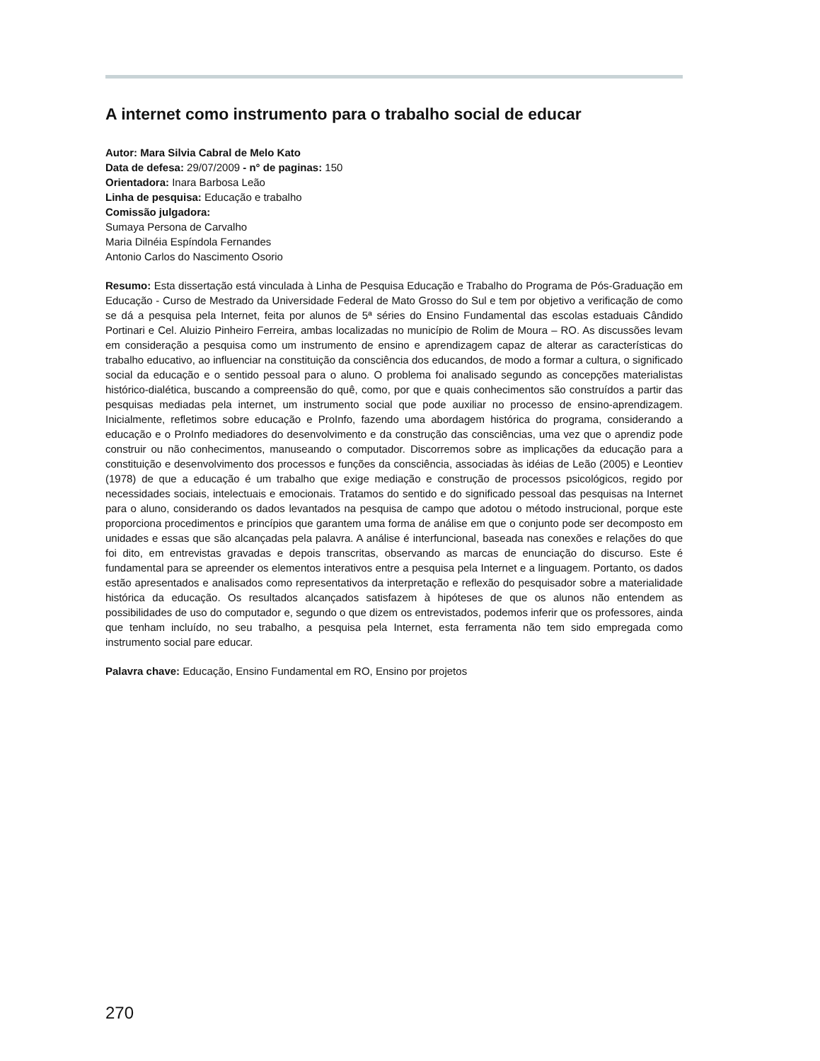A internet como instrumento para o trabalho social de educar
Autor: Mara Silvia Cabral de Melo Kato
Data de defesa: 29/07/2009 - n° de paginas: 150
Orientadora: Inara Barbosa Leão
Linha de pesquisa: Educação e trabalho
Comissão julgadora:
Sumaya Persona de Carvalho
Maria Dilnéia Espíndola Fernandes
Antonio Carlos do Nascimento Osorio
Resumo: Esta dissertação está vinculada à Linha de Pesquisa Educação e Trabalho do Programa de Pós-Graduação em Educação - Curso de Mestrado da Universidade Federal de Mato Grosso do Sul e tem por objetivo a verificação de como se dá a pesquisa pela Internet, feita por alunos de 5ª séries do Ensino Fundamental das escolas estaduais Cândido Portinari e Cel. Aluizio Pinheiro Ferreira, ambas localizadas no município de Rolim de Moura – RO. As discussões levam em consideração a pesquisa como um instrumento de ensino e aprendizagem capaz de alterar as características do trabalho educativo, ao influenciar na constituição da consciência dos educandos, de modo a formar a cultura, o significado social da educação e o sentido pessoal para o aluno. O problema foi analisado segundo as concepções materialistas histórico-dialética, buscando a compreensão do quê, como, por que e quais conhecimentos são construídos a partir das pesquisas mediadas pela internet, um instrumento social que pode auxiliar no processo de ensino-aprendizagem. Inicialmente, refletimos sobre educação e ProInfo, fazendo uma abordagem histórica do programa, considerando a educação e o ProInfo mediadores do desenvolvimento e da construção das consciências, uma vez que o aprendiz pode construir ou não conhecimentos, manuseando o computador. Discorremos sobre as implicações da educação para a constituição e desenvolvimento dos processos e funções da consciência, associadas às idéias de Leão (2005) e Leontiev (1978) de que a educação é um trabalho que exige mediação e construção de processos psicológicos, regido por necessidades sociais, intelectuais e emocionais. Tratamos do sentido e do significado pessoal das pesquisas na Internet para o aluno, considerando os dados levantados na pesquisa de campo que adotou o método instrucional, porque este proporciona procedimentos e princípios que garantem uma forma de análise em que o conjunto pode ser decomposto em unidades e essas que são alcançadas pela palavra. A análise é interfuncional, baseada nas conexões e relações do que foi dito, em entrevistas gravadas e depois transcritas, observando as marcas de enunciação do discurso. Este é fundamental para se apreender os elementos interativos entre a pesquisa pela Internet e a linguagem. Portanto, os dados estão apresentados e analisados como representativos da interpretação e reflexão do pesquisador sobre a materialidade histórica da educação. Os resultados alcançados satisfazem à hipóteses de que os alunos não entendem as possibilidades de uso do computador e, segundo o que dizem os entrevistados, podemos inferir que os professores, ainda que tenham incluído, no seu trabalho, a pesquisa pela Internet, esta ferramenta não tem sido empregada como instrumento social pare educar.
Palavra chave: Educação, Ensino Fundamental em RO, Ensino por projetos
270